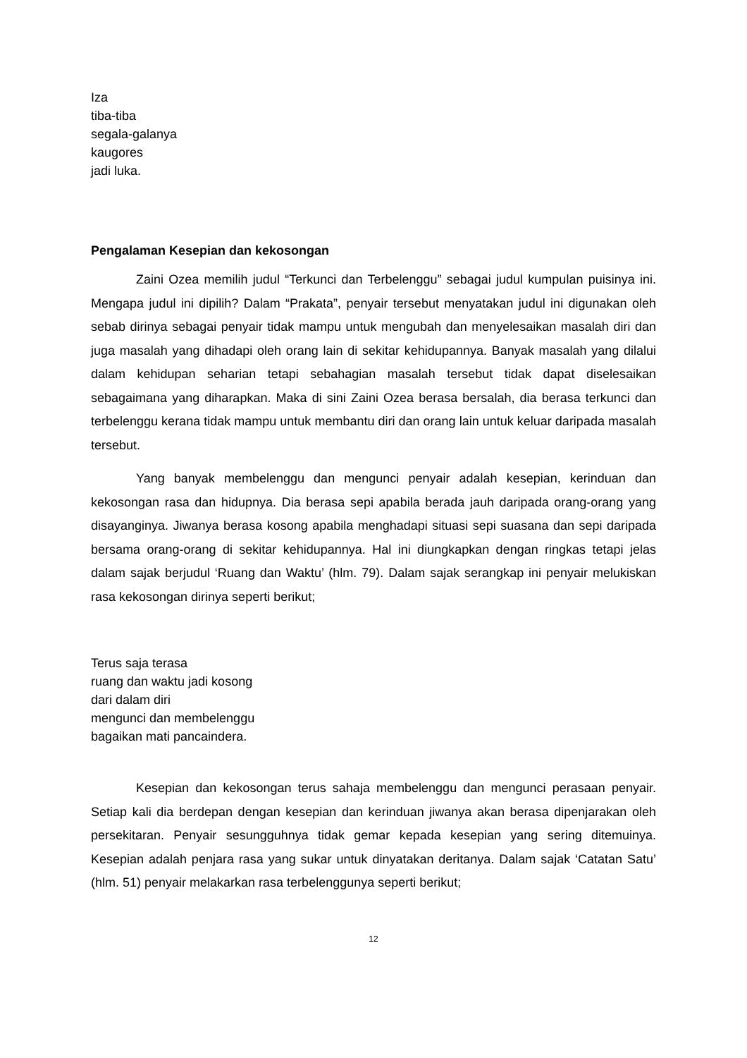Iza
tiba-tiba
segala-galanya
kaugores
jadi luka.
Pengalaman Kesepian dan kekosongan
Zaini Ozea memilih judul “Terkunci dan Terbelenggu” sebagai judul kumpulan puisinya ini. Mengapa judul ini dipilih? Dalam “Prakata”, penyair tersebut menyatakan judul ini digunakan oleh sebab dirinya sebagai penyair tidak mampu untuk mengubah dan menyelesaikan masalah diri dan juga masalah yang dihadapi oleh orang lain di sekitar kehidupannya. Banyak masalah yang dilalui dalam kehidupan seharian tetapi sebahagian masalah tersebut tidak dapat diselesaikan sebagaimana yang diharapkan. Maka di sini Zaini Ozea berasa bersalah, dia berasa terkunci dan terbelenggu kerana tidak mampu untuk membantu diri dan orang lain untuk keluar daripada masalah tersebut.
Yang banyak membelenggu dan mengunci penyair adalah kesepian, kerinduan dan kekosongan rasa dan hidupnya. Dia berasa sepi apabila berada jauh daripada orang-orang yang disayanginya. Jiwanya berasa kosong apabila menghadapi situasi sepi suasana dan sepi daripada bersama orang-orang di sekitar kehidupannya. Hal ini diungkapkan dengan ringkas tetapi jelas dalam sajak berjudul ‘Ruang dan Waktu’ (hlm. 79). Dalam sajak serangkap ini penyair melukiskan rasa kekosongan dirinya seperti berikut;
Terus saja terasa
ruang dan waktu jadi kosong
dari dalam diri
mengunci dan membelenggu
bagaikan mati pancaindera.
Kesepian dan kekosongan terus sahaja membelenggu dan mengunci perasaan penyair. Setiap kali dia berdepan dengan kesepian dan kerinduan jiwanya akan berasa dipenjarakan oleh persekitaran. Penyair sesungguhnya tidak gemar kepada kesepian yang sering ditemuinya. Kesepian adalah penjara rasa yang sukar untuk dinyatakan deritanya. Dalam sajak ‘Catatan Satu’ (hlm. 51) penyair melakarkan rasa terbelenggunya seperti berikut;
12